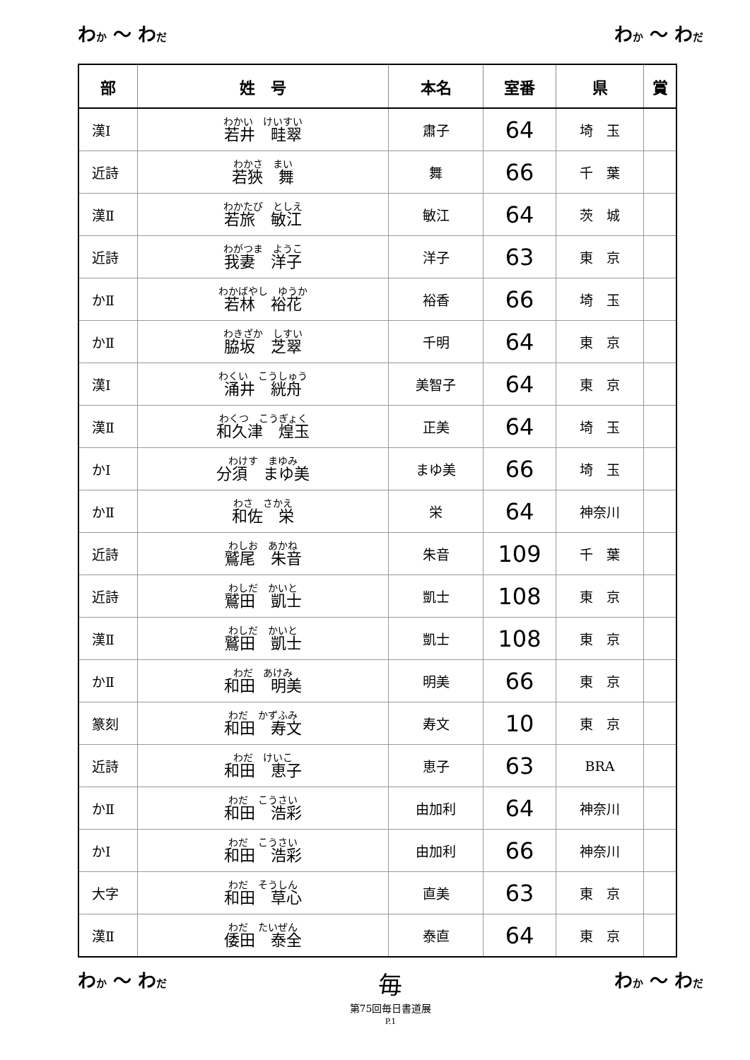わか ～ わだ わか ～ わだ
| 部 | 姓 号 | 本名 | 室番 | 県 | 賞 |
| --- | --- | --- | --- | --- | --- |
| 漢Ⅰ | わかい けいすい 若井 畦翠 | 肅子 | 64 | 埼 玉 | |
| 近詩 | わかさ まい 若狹 舞 | 舞 | 66 | 千 葉 | |
| 漢Ⅱ | わかたび としえ 若旅 敏江 | 敏江 | 64 | 茨 城 | |
| 近詩 | わがつま ようこ 我妻 洋子 | 洋子 | 63 | 東 京 | |
| かⅡ | わかばやし ゆうか 若林 裕花 | 裕香 | 66 | 埼 玉 | |
| かⅡ | わきざか しすい 脇坂 芝翠 | 千明 | 64 | 東 京 | |
| 漢Ⅰ | わくい こうしゅう 涌井 絖舟 | 美智子 | 64 | 東 京 | |
| 漢Ⅱ | わくつ こうぎょく 和久津 煌玉 | 正美 | 64 | 埼 玉 | |
| かⅠ | わけす まゆみ 分須 まゆ美 | まゆ美 | 66 | 埼 玉 | |
| かⅡ | わさ さかえ 和佐 栄 | 栄 | 64 | 神奈川 | |
| 近詩 | わしお あかね 鷲尾 朱音 | 朱音 | 109 | 千 葉 | |
| 近詩 | わしだ かいと 鷲田 凱士 | 凱士 | 108 | 東 京 | |
| 漢Ⅱ | わしだ かいと 鷲田 凱士 | 凱士 | 108 | 東 京 | |
| かⅡ | わだ あけみ 和田 明美 | 明美 | 66 | 東 京 | |
| 篆刻 | わだ かずふみ 和田 寿文 | 寿文 | 10 | 東 京 | |
| 近詩 | わだ けいこ 和田 恵子 | 恵子 | 63 | BRA | |
| かⅡ | わだ こうさい 和田 浩彩 | 由加利 | 64 | 神奈川 | |
| かⅠ | わだ こうさい 和田 浩彩 | 由加利 | 66 | 神奈川 | |
| 大字 | わだ そうしん 和田 草心 | 直美 | 63 | 東 京 | |
| 漢Ⅱ | わだ たいぜん 倭田 泰全 | 泰直 | 64 | 東 京 | |
わか ～ わだ 毎
第75回毎日書道展
P.1 わか ～ わだ